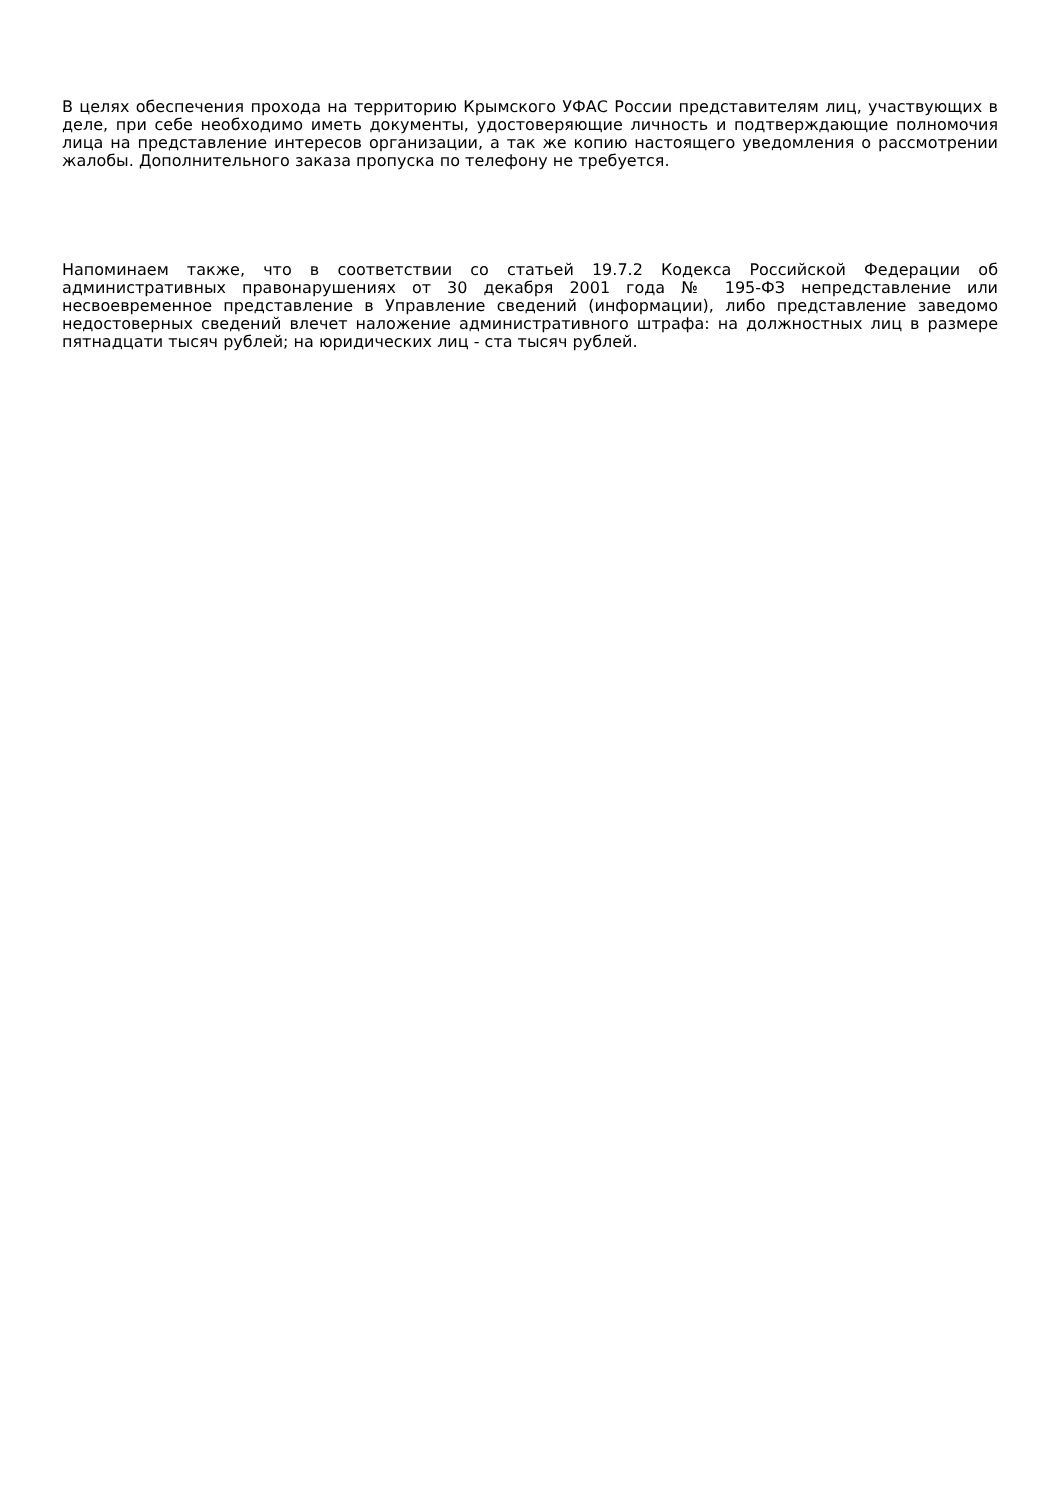В целях обеспечения прохода на территорию Крымского УФАС России представителям лиц, участвующих в деле, при себе необходимо иметь документы, удостоверяющие личность и подтверждающие полномочия лица на представление интересов организации, а так же копию настоящего уведомления о рассмотрении жалобы. Дополнительного заказа пропуска по телефону не требуется.
Напоминаем также, что в соответствии со статьей 19.7.2 Кодекса Российской Федерации об административных правонарушениях от 30 декабря 2001 года № 195-ФЗ непредставление или несвоевременное представление в Управление сведений (информации), либо представление заведомо недостоверных сведений влечет наложение административного штрафа: на должностных лиц в размере пятнадцати тысяч рублей; на юридических лиц - ста тысяч рублей.